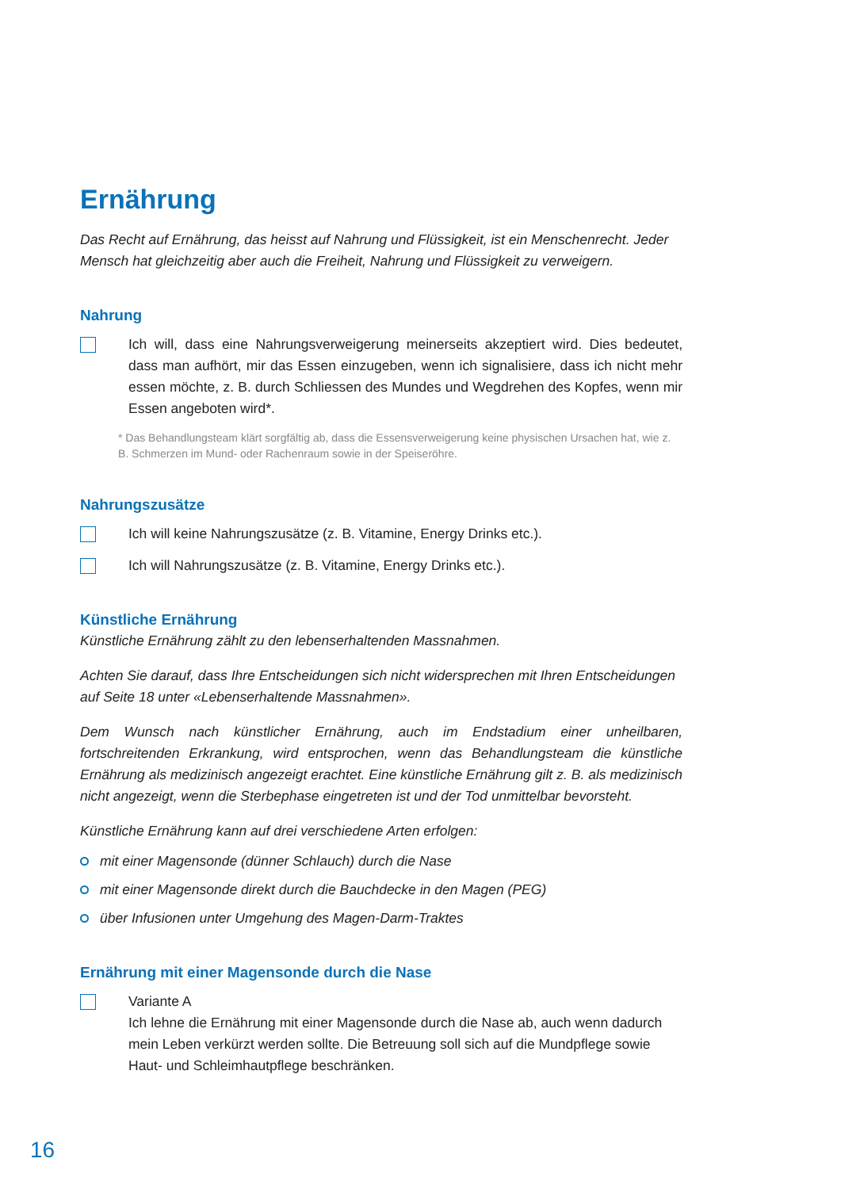Ernährung
Das Recht auf Ernährung, das heisst auf Nahrung und Flüssigkeit, ist ein Menschenrecht. Jeder Mensch hat gleichzeitig aber auch die Freiheit, Nahrung und Flüssigkeit zu verweigern.
Nahrung
Ich will, dass eine Nahrungsverweigerung meinerseits akzeptiert wird. Dies bedeutet, dass man aufhört, mir das Essen einzugeben, wenn ich signalisiere, dass ich nicht mehr essen möchte, z. B. durch Schliessen des Mundes und Wegdrehen des Kopfes, wenn mir Essen angeboten wird*.
* Das Behandlungsteam klärt sorgfältig ab, dass die Essensverweigerung keine physischen Ursachen hat, wie z. B. Schmerzen im Mund- oder Rachenraum sowie in der Speiseröhre.
Nahrungszusätze
Ich will keine Nahrungszusätze (z. B. Vitamine, Energy Drinks etc.).
Ich will Nahrungszusätze (z. B. Vitamine, Energy Drinks etc.).
Künstliche Ernährung
Künstliche Ernährung zählt zu den lebenserhaltenden Massnahmen.
Achten Sie darauf, dass Ihre Entscheidungen sich nicht widersprechen mit Ihren Entscheidungen auf Seite 18 unter «Lebenserhaltende Massnahmen».
Dem Wunsch nach künstlicher Ernährung, auch im Endstadium einer unheilbaren, fortschreitenden Erkrankung, wird entsprochen, wenn das Behandlungsteam die künstliche Ernährung als medizinisch angezeigt erachtet. Eine künstliche Ernährung gilt z. B. als medizinisch nicht angezeigt, wenn die Sterbephase eingetreten ist und der Tod unmittelbar bevorsteht.
Künstliche Ernährung kann auf drei verschiedene Arten erfolgen:
mit einer Magensonde (dünner Schlauch) durch die Nase
mit einer Magensonde direkt durch die Bauchdecke in den Magen (PEG)
über Infusionen unter Umgehung des Magen-Darm-Traktes
Ernährung mit einer Magensonde durch die Nase
Variante A
Ich lehne die Ernährung mit einer Magensonde durch die Nase ab, auch wenn dadurch mein Leben verkürzt werden sollte. Die Betreuung soll sich auf die Mundpflege sowie Haut- und Schleimhautpflege beschränken.
16